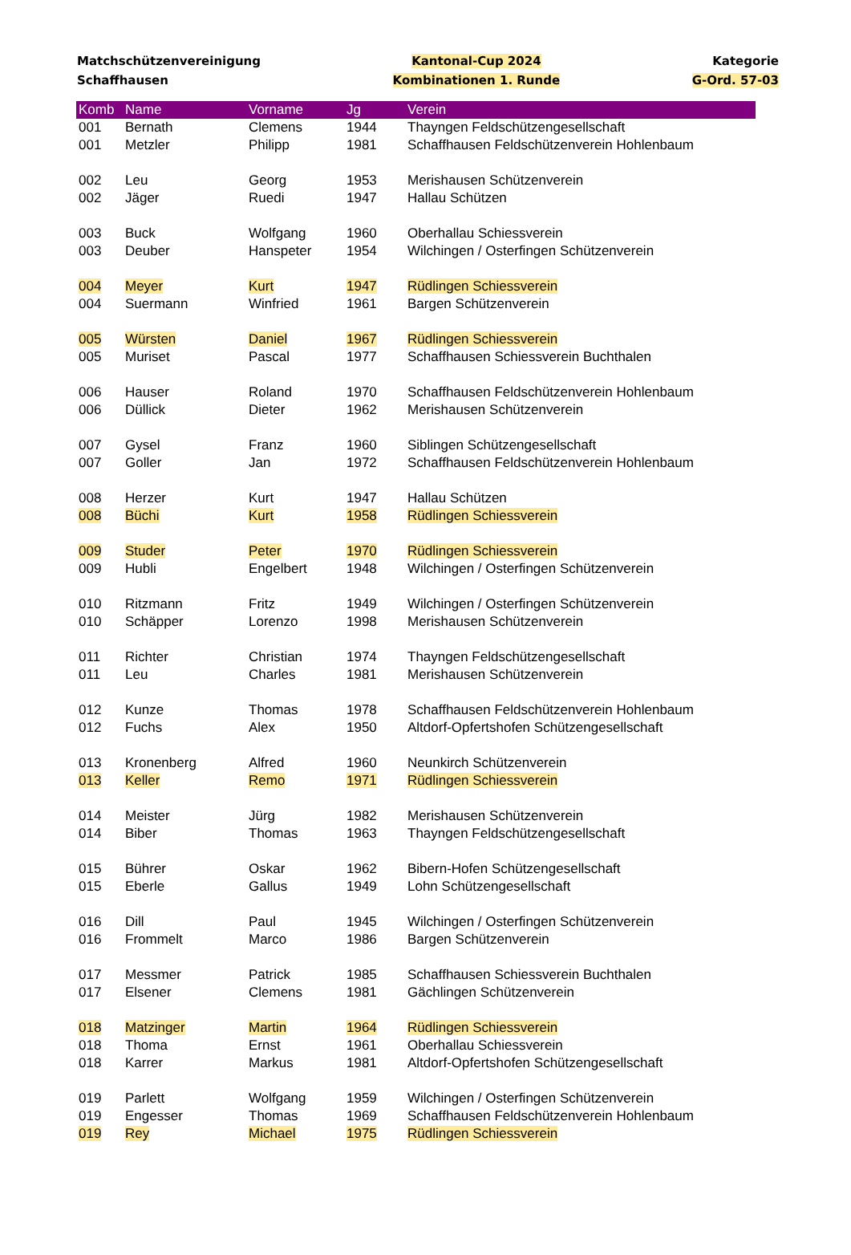Matchschützenvereinigung
Schaffhausen
Kantonal-Cup 2024
Kombinationen 1. Runde
Kategorie
G-Ord. 57-03
| Komb | Name | Vorname | Jg | Verein |
| --- | --- | --- | --- | --- |
| 001 | Bernath | Clemens | 1944 | Thayngen Feldschützengesellschaft |
| 001 | Metzler | Philipp | 1981 | Schaffhausen Feldschützenverein Hohlenbaum |
| 002 | Leu | Georg | 1953 | Merishausen Schützenverein |
| 002 | Jäger | Ruedi | 1947 | Hallau Schützen |
| 003 | Buck | Wolfgang | 1960 | Oberhallau Schiessverein |
| 003 | Deuber | Hanspeter | 1954 | Wilchingen / Osterfingen Schützenverein |
| 004 | Meyer | Kurt | 1947 | Rüdlingen Schiessverein |
| 004 | Suermann | Winfried | 1961 | Bargen Schützenverein |
| 005 | Würsten | Daniel | 1967 | Rüdlingen Schiessverein |
| 005 | Muriset | Pascal | 1977 | Schaffhausen Schiessverein Buchthalen |
| 006 | Hauser | Roland | 1970 | Schaffhausen Feldschützenverein Hohlenbaum |
| 006 | Düllick | Dieter | 1962 | Merishausen Schützenverein |
| 007 | Gysel | Franz | 1960 | Siblingen Schützengesellschaft |
| 007 | Goller | Jan | 1972 | Schaffhausen Feldschützenverein Hohlenbaum |
| 008 | Herzer | Kurt | 1947 | Hallau Schützen |
| 008 | Büchi | Kurt | 1958 | Rüdlingen Schiessverein |
| 009 | Studer | Peter | 1970 | Rüdlingen Schiessverein |
| 009 | Hubli | Engelbert | 1948 | Wilchingen / Osterfingen Schützenverein |
| 010 | Ritzmann | Fritz | 1949 | Wilchingen / Osterfingen Schützenverein |
| 010 | Schäpper | Lorenzo | 1998 | Merishausen Schützenverein |
| 011 | Richter | Christian | 1974 | Thayngen Feldschützengesellschaft |
| 011 | Leu | Charles | 1981 | Merishausen Schützenverein |
| 012 | Kunze | Thomas | 1978 | Schaffhausen Feldschützenverein Hohlenbaum |
| 012 | Fuchs | Alex | 1950 | Altdorf-Opfertshofen Schützengesellschaft |
| 013 | Kronenberg | Alfred | 1960 | Neunkirch Schützenverein |
| 013 | Keller | Remo | 1971 | Rüdlingen Schiessverein |
| 014 | Meister | Jürg | 1982 | Merishausen Schützenverein |
| 014 | Biber | Thomas | 1963 | Thayngen Feldschützengesellschaft |
| 015 | Bührer | Oskar | 1962 | Bibern-Hofen Schützengesellschaft |
| 015 | Eberle | Gallus | 1949 | Lohn Schützengesellschaft |
| 016 | Dill | Paul | 1945 | Wilchingen / Osterfingen Schützenverein |
| 016 | Frommelt | Marco | 1986 | Bargen Schützenverein |
| 017 | Messmer | Patrick | 1985 | Schaffhausen Schiessverein Buchthalen |
| 017 | Elsener | Clemens | 1981 | Gächlingen Schützenverein |
| 018 | Matzinger | Martin | 1964 | Rüdlingen Schiessverein |
| 018 | Thoma | Ernst | 1961 | Oberhallau Schiessverein |
| 018 | Karrer | Markus | 1981 | Altdorf-Opfertshofen Schützengesellschaft |
| 019 | Parlett | Wolfgang | 1959 | Wilchingen / Osterfingen Schützenverein |
| 019 | Engesser | Thomas | 1969 | Schaffhausen Feldschützenverein Hohlenbaum |
| 019 | Rey | Michael | 1975 | Rüdlingen Schiessverein |